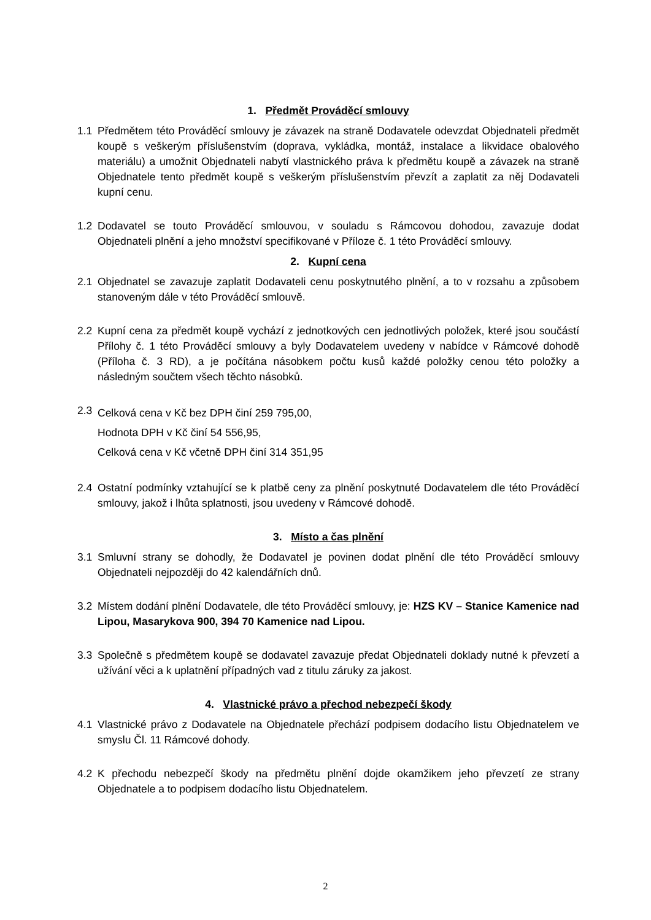1. Předmět Prováděcí smlouvy
1.1 Předmětem této Prováděcí smlouvy je závazek na straně Dodavatele odevzdat Objednateli předmět koupě s veškerým příslušenstvím (doprava, vykládka, montáž, instalace a likvidace obalového materiálu) a umožnit Objednateli nabytí vlastnického práva k předmětu koupě a závazek na straně Objednatele tento předmět koupě s veškerým příslušenstvím převzít a zaplatit za něj Dodavateli kupní cenu.
1.2 Dodavatel se touto Prováděcí smlouvou, v souladu s Rámcovou dohodou, zavazuje dodat Objednateli plnění a jeho množství specifikované v Příloze č. 1 této Prováděcí smlouvy.
2. Kupní cena
2.1 Objednatel se zavazuje zaplatit Dodavateli cenu poskytnutého plnění, a to v rozsahu a způsobem stanoveným dále v této Prováděcí smlouvě.
2.2 Kupní cena za předmět koupě vychází z jednotkových cen jednotlivých položek, které jsou součástí Přílohy č. 1 této Prováděcí smlouvy a byly Dodavatelem uvedeny v nabídce v Rámcové dohodě (Příloha č. 3 RD), a je počítána násobkem počtu kusů každé položky cenou této položky a následným součtem všech těchto násobků.
2.3
Celková cena v Kč bez DPH činí 259 795,00,
Hodnota DPH v Kč činí 54 556,95,
Celková cena v Kč včetně DPH činí 314 351,95
2.4 Ostatní podmínky vztahující se k platbě ceny za plnění poskytnuté Dodavatelem dle této Prováděcí smlouvy, jakož i lhůta splatnosti, jsou uvedeny v Rámcové dohodě.
3. Místo a čas plnění
3.1 Smluvní strany se dohodly, že Dodavatel je povinen dodat plnění dle této Prováděcí smlouvy Objednateli nejpozději do 42 kalendářních dnů.
3.2 Místem dodání plnění Dodavatele, dle této Prováděcí smlouvy, je: HZS KV – Stanice Kamenice nad Lipou, Masarykova 900, 394 70 Kamenice nad Lipou.
3.3 Společně s předmětem koupě se dodavatel zavazuje předat Objednateli doklady nutné k převzetí a užívání věci a k uplatnění případných vad z titulu záruky za jakost.
4. Vlastnické právo a přechod nebezpečí škody
4.1 Vlastnické právo z Dodavatele na Objednatele přechází podpisem dodacího listu Objednatelem ve smyslu Čl. 11 Rámcové dohody.
4.2 K přechodu nebezpečí škody na předmětu plnění dojde okamžikem jeho převzetí ze strany Objednatele a to podpisem dodacího listu Objednatelem.
2